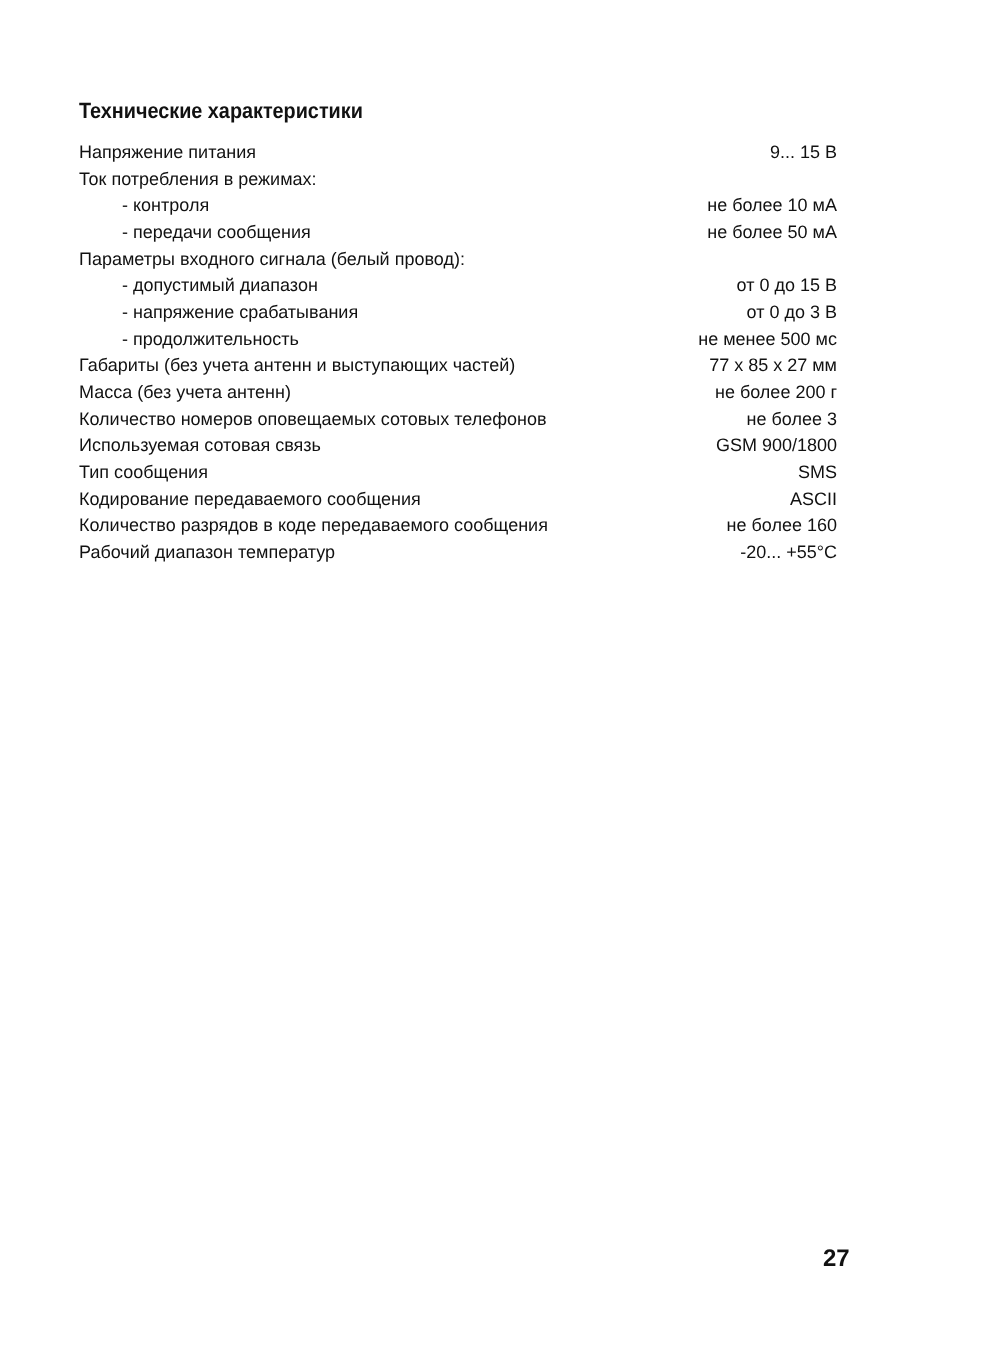Технические характеристики
| Напряжение питания | 9... 15 В |
| Ток потребления в режимах: | |
| - контроля | не более 10 мА |
| - передачи сообщения | не более 50 мА |
| Параметры входного сигнала (белый провод): | |
| - допустимый диапазон | от 0 до 15 В |
| - напряжение срабатывания | от 0 до 3 В |
| - продолжительность | не менее 500 мс |
| Габариты (без учета антенн и выступающих частей) | 77 x 85 x 27 мм |
| Масса (без учета антенн) | не более 200 г |
| Количество номеров оповещаемых сотовых телефонов | не более 3 |
| Используемая сотовая связь | GSM 900/1800 |
| Тип сообщения | SMS |
| Кодирование передаваемого сообщения | ASCII |
| Количество разрядов в коде передаваемого сообщения | не более 160 |
| Рабочий диапазон температур | -20... +55°С |
27